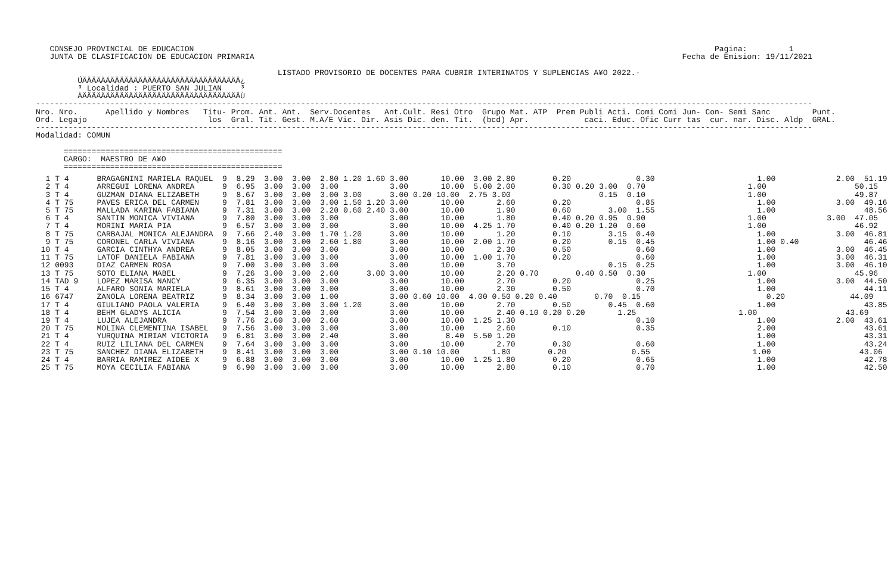CONSEJO PROVINCIAL DE EDUCACION                                                                                                                Pagina:         1
   JUNTA DE CLASIFICACION DE EDUCACION PRIMARIA                                                                                            Fecha de Emision: 19/11/2021

                                                    LISTADO PROVISORIO DE DOCENTES PARA CUBRIR INTERINATOS Y SUPLENCIAS A¥O 2022.-
         ÚÄÄÄÄÄÄÄÄÄÄÄÄÄÄÄÄÄÄÄÄÄÄÄÄÄÄÄÄÄÄÄÄÄÄ¿
         ³ Localidad : PUERTO SAN JULIAN    ³
         ÀÄÄÄÄÄÄÄÄÄÄÄÄÄÄÄÄÄÄÄÄÄÄÄÄÄÄÄÄÄÄÄÄÄÄÙ
-----------------------------------------------------------------------------------------------------------------------------------------------------------------------
Nro. Nro.      Apellido y Nombres   Titu- Prom. Ant. Ant.  Serv.Docentes   Ant.Cult. Resi Otro  Grupo Mat. ATP  Prem Publi Acti. Comi Comi Jun- Con- Semi Sanc         Punt.
Ord. Legajo                          los  Gral. Tit. Gest. M.A/E Vic. Dir. Asis Dic. den. Tit.  (bcd) Apr.            caci. Educ. Ofic Curr tas  cur. nar. Disc. Aldp  GRAL.
-----------------------------------------------------------------------------------------------------------------------------------------------------------------------
Modalidad: COMUN

      ===============================================
      CARGO:  MAESTRO DE A¥O
      ===============================================
| 1 T 4 BRAGAGNINI MARIELA RAQUEL 9 8.29 3.00 3.00 2.80 1.20 1.60 3.00 10.00 3.00 2.80 0.20 0.30 1.00 2.00 51.19 2 T 4 ARREGUI LORENA ANDREA 9 6.95 3.00 3.00 3.00 3.00 10.00 5.00 2.00 0.30 0.20 3.00 0.70 1.00 50.15 3 T 4 GUZMAN DIANA ELIZABETH 9 8.67 3.00 3.00 3.00 3.00 3.00 0.20 10.00 2.75 3.00 0.15 0.10 1.00 49.87 4 T 75 PAVES ERICA DEL CARMEN 9 7.81 3.00 3.00 3.00 1.50 1.20 3.00 10.00 2.60 0.20 0.85 1.00 3.00 49.16 5 T 75 MALLADA KARINA FABIANA 9 7.31 3.00 3.00 2.20 0.60 2.40 3.00 10.00 1.90 0.60 3.00 1.55 1.00 48.56 6 T 4 SANTIN MONICA VIVIANA 9 7.80 3.00 3.00 3.00 3.00 10.00 1.80 0.40 0.20 0.95 0.90 1.00 3.00 47.05 7 T 4 MORINI MARIA PIA 9 6.57 3.00 3.00 3.00 3.00 10.00 4.25 1.70 0.40 0.20 1.20 0.60 1.00 46.92 8 T 75 CARBAJAL MONICA ALEJANDRA 9 7.66 2.40 3.00 1.70 1.20 3.00 10.00 1.20 0.10 3.15 0.40 1.00 3.00 46.81 9 T 75 CORONEL CARLA VIVIANA 9 8.16 3.00 3.00 2.60 1.80 3.00 10.00 2.00 1.70 0.20 0.15 0.45 1.00 0.40 46.46 10 T 4 GARCIA CINTHYA ANDREA 9 8.05 3.00 3.00 3.00 3.00 10.00 2.30 0.50 0.60 1.00 3.00 46.45 11 T 75 LATOF DANIELA FABIANA 9 7.81 3.00 3.00 3.00 3.00 10.00 1.00 1.70 0.20 0.60 1.00 3.00 46.31 12 0093 DIAZ CARMEN ROSA 9 7.00 3.00 3.00 3.00 3.00 10.00 3.70 0.15 0.25 1.00 3.00 46.10 13 T 75 SOTO ELIANA MABEL 9 7.26 3.00 3.00 2.60 3.00 3.00 10.00 2.20 0.70 0.40 0.50 0.30 1.00 45.96 14 TAD 9 LOPEZ MARISA NANCY 9 6.35 3.00 3.00 3.00 3.00 10.00 2.70 0.20 0.25 1.00 3.00 44.50 15 T 4 ALFARO SONIA MARIELA 9 8.61 3.00 3.00 3.00 3.00 10.00 2.30 0.50 0.70 1.00 44.11 16 6747 ZANOLA LORENA BEATRIZ 9 8.34 3.00 3.00 1.00 3.00 0.60 10.00 4.00 0.50 0.20 0.40 0.70 0.15 0.20 44.09 17 T 4 GIULIANO PAOLA VALERIA 9 6.40 3.00 3.00 3.00 1.20 3.00 10.00 2.70 0.50 0.45 0.60 1.00 43.85 18 T 4 BEHM GLADYS ALICIA 9 7.54 3.00 3.00 3.00 3.00 10.00 2.40 0.10 0.20 0.20 1.25 1.00 43.69 19 T 4 LUJEA ALEJANDRA 9 7.76 2.60 3.00 2.60 3.00 10.00 1.25 1.30 0.10 1.00 2.00 43.61 20 T 75 MOLINA CLEMENTINA ISABEL 9 7.56 3.00 3.00 3.00 3.00 10.00 2.60 0.10 0.35 2.00 43.61 21 T 4 YURQUINA MIRIAM VICTORIA 9 6.81 3.00 3.00 2.40 3.00 8.40 5.50 1.20 1.00 43.31 22 T 4 RUIZ LILIANA DEL CARMEN 9 7.64 3.00 3.00 3.00 3.00 10.00 2.70 0.30 0.60 1.00 43.24 23 T 75 SANCHEZ DIANA ELIZABETH 9 8.41 3.00 3.00 3.00 3.00 0.10 10.00 1.80 0.20 0.55 1.00 43.06 24 T 4 BARRIA RAMIREZ AIDEE X 9 6.88 3.00 3.00 3.00 3.00 10.00 1.25 1.80 0.20 0.65 1.00 42.78 25 T 75 MOYA CECILIA FABIANA 9 6.90 3.00 3.00 3.00 3.00 10.00 2.80 0.10 0.70 1.00 42.50 |